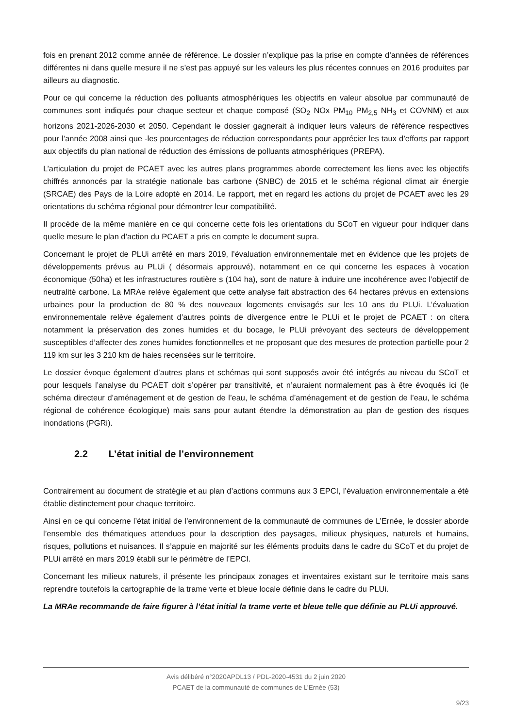fois en prenant 2012 comme année de référence. Le dossier n’explique pas la prise en compte d’années de références différentes ni dans quelle mesure il ne s’est pas appuyé sur les valeurs les plus récentes connues en 2016 produites par ailleurs au diagnostic.
Pour ce qui concerne la réduction des polluants atmosphériques les objectifs en valeur absolue par communauté de communes sont indiqués pour chaque secteur et chaque composé (SO<sub>2</sub> NOx PM<sub>10</sub> PM<sub>2,5</sub> NH<sub>3</sub> et COVNM) et aux horizons 2021-2026-2030 et 2050. Cependant le dossier gagnerait à indiquer leurs valeurs de référence respectives pour l’année 2008 ainsi que -les pourcentages de réduction correspondants pour apprécier les taux d’efforts par rapport aux objectifs du plan national de réduction des émissions de polluants atmosphériques (PREPA).
L’articulation du projet de PCAET avec les autres plans programmes aborde correctement les liens avec les objectifs chiffrés annoncés par la stratégie nationale bas carbone (SNBC) de 2015 et le schéma régional climat air énergie (SRCAE) des Pays de la Loire adopté en 2014. Le rapport, met en regard les actions du projet de PCAET avec les 29 orientations du schéma régional pour démontrer leur compatibilité.
Il procède de la même manière en ce qui concerne cette fois les orientations du SCoT en vigueur pour indiquer dans quelle mesure le plan d’action du PCAET a pris en compte le document supra.
Concernant le projet de PLUi arrêté en mars 2019, l’évaluation environnementale met en évidence que les projets de développements prévus au PLUi ( désormais approuvé), notamment en ce qui concerne les espaces à vocation économique (50ha) et les infrastructures routière s (104 ha), sont de nature à induire une incohérence avec l’objectif de neutralité carbone. La MRAe relève également que cette analyse fait abstraction des 64 hectares prévus en extensions urbaines pour la production de 80 % des nouveaux logements envisagés sur les 10 ans du PLUi. L’évaluation environnementale relève également d’autres points de divergence entre le PLUi et le projet de PCAET : on citera notamment la préservation des zones humides et du bocage, le PLUi prévoyant des secteurs de développement susceptibles d’affecter des zones humides fonctionnelles et ne proposant que des mesures de protection partielle pour 2 119 km sur les 3 210 km de haies recensées sur le territoire.
Le dossier évoque également d’autres plans et schémas qui sont supposés avoir été intégrés au niveau du SCoT et pour lesquels l’analyse du PCAET doit s’opérer par transitivité, et n’auraient normalement pas à être évoqués ici (le schéma directeur d’aménagement et de gestion de l’eau, le schéma d’aménagement et de gestion de l’eau, le schéma régional de cohérence écologique) mais sans pour autant étendre la démonstration au plan de gestion des risques inondations (PGRi).
2.2 L’état initial de l’environnement
Contrairement au document de stratégie et au plan d’actions communs aux 3 EPCI, l’évaluation environnementale a été établie distinctement pour chaque territoire.
Ainsi en ce qui concerne l’état initial de l’environnement de la communauté de communes de L’Ernée, le dossier aborde l’ensemble des thématiques attendues pour la description des paysages, milieux physiques, naturels et humains, risques, pollutions et nuisances. Il s’appuie en majorité sur les éléments produits dans le cadre du SCoT et du projet de PLUi arrêté en mars 2019 établi sur le périmètre de l’EPCI.
Concernant les milieux naturels, il présente les principaux zonages et inventaires existant sur le territoire mais sans reprendre toutefois la cartographie de la trame verte et bleue locale définie dans le cadre du PLUi.
La MRAe recommande de faire figurer à l’état initial la trame verte et bleue telle que définie au PLUi approuvé.
Avis délibéré n°2020APDL13 / PDL-2020-4531 du 2 juin 2020
PCAET de la communauté de communes de L’Ernée (53)
9/23